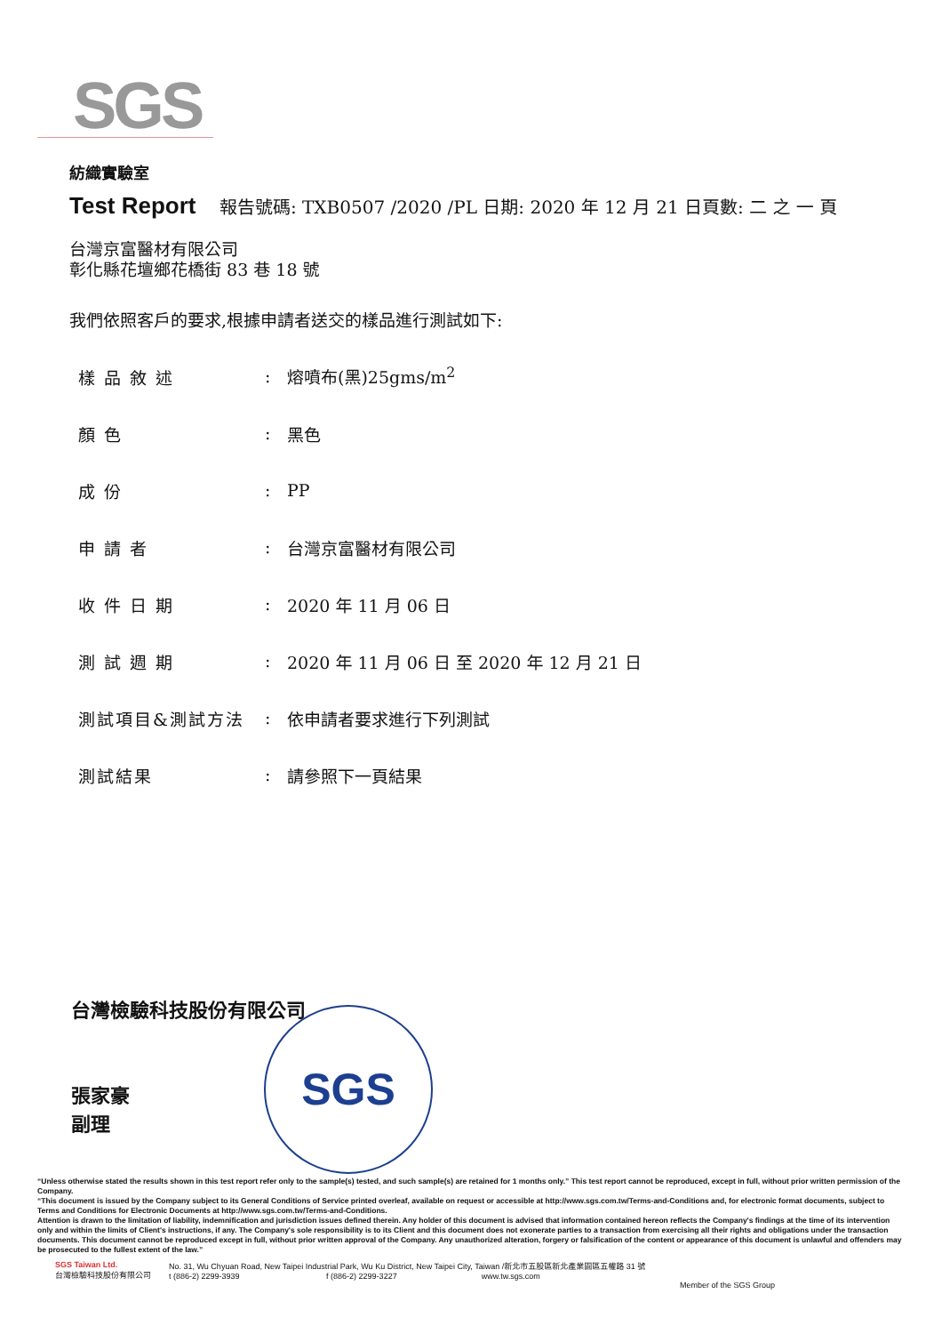SGS
紡織實驗室
Test Report 報告號碼: TXB0507 /2020 /PL 日期: 2020 年 12 月 21 日頁數: 二 之 一 頁
台灣京富醫材有限公司
彰化縣花壇鄉花橋街 83 巷 18 號
我們依照客戶的要求,根據申請者送交的樣品進行測試如下:
樣 品 敘 述: 熔噴布(黑)25gms/m<sup>2</sup>
顏 色: 黑色
成 份: PP
申 請 者: 台灣京富醫材有限公司
收 件 日 期: 2020 年 11 月 06 日
測 試 週 期: 2020 年 11 月 06 日 至 2020 年 12 月 21 日
測試項目&測試方法: 依申請者要求進行下列測試
測試結果: 請參照下一頁結果
台灣檢驗科技股份有限公司
張家豪
副理
SGS
“Unless otherwise stated the results shown in this test report refer only to the sample(s) tested, and such sample(s) are retained for 1 months only.” This test report cannot be reproduced, except in full, without prior written permission of the Company.
“This document is issued by the Company subject to its General Conditions of Service printed overleaf, available on request or accessible at http://www.sgs.com.tw/Terms-and-Conditions and, for electronic format documents, subject to Terms and Conditions for Electronic Documents at http://www.sgs.com.tw/Terms-and-Conditions.
Attention is drawn to the limitation of liability, indemnification and jurisdiction issues defined therein. Any holder of this document is advised that information contained hereon reflects the Company's findings at the time of its intervention only and within the limits of Client's instructions, if any. The Company's sole responsibility is to its Client and this document does not exonerate parties to a transaction from exercising all their rights and obligations under the transaction documents. This document cannot be reproduced except in full, without prior written approval of the Company. Any unauthorized alteration, forgery or falsification of the content or appearance of this document is unlawful and offenders may be prosecuted to the fullest extent of the law.”
SGS Taiwan Ltd.
台灣檢驗科技股份有限公司
No. 31, Wu Chyuan Road, New Taipei Industrial Park, Wu Ku District, New Taipei City, Taiwan /新北市五股區新北產業園區五權路 31 號
t (886-2) 2299-3939 f (886-2) 2299-3227 www.tw.sgs.com
Member of the SGS Group